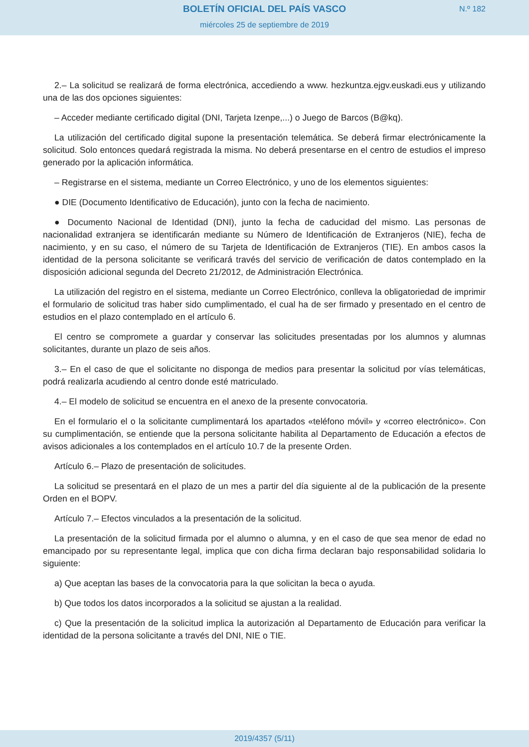BOLETÍN OFICIAL DEL PAÍS VASCO
miércoles 25 de septiembre de 2019
N.º 182
2.– La solicitud se realizará de forma electrónica, accediendo a www. hezkuntza.ejgv.euskadi.eus y utilizando una de las dos opciones siguientes:
– Acceder mediante certificado digital (DNI, Tarjeta Izenpe,...) o Juego de Barcos (B@kq).
La utilización del certificado digital supone la presentación telemática. Se deberá firmar electrónicamente la solicitud. Solo entonces quedará registrada la misma. No deberá presentarse en el centro de estudios el impreso generado por la aplicación informática.
– Registrarse en el sistema, mediante un Correo Electrónico, y uno de los elementos siguientes:
● DIE (Documento Identificativo de Educación), junto con la fecha de nacimiento.
● Documento Nacional de Identidad (DNI), junto la fecha de caducidad del mismo. Las personas de nacionalidad extranjera se identificarán mediante su Número de Identificación de Extranjeros (NIE), fecha de nacimiento, y en su caso, el número de su Tarjeta de Identificación de Extranjeros (TIE). En ambos casos la identidad de la persona solicitante se verificará través del servicio de verificación de datos contemplado en la disposición adicional segunda del Decreto 21/2012, de Administración Electrónica.
La utilización del registro en el sistema, mediante un Correo Electrónico, conlleva la obligatoriedad de imprimir el formulario de solicitud tras haber sido cumplimentado, el cual ha de ser firmado y presentado en el centro de estudios en el plazo contemplado en el artículo 6.
El centro se compromete a guardar y conservar las solicitudes presentadas por los alumnos y alumnas solicitantes, durante un plazo de seis años.
3.– En el caso de que el solicitante no disponga de medios para presentar la solicitud por vías telemáticas, podrá realizarla acudiendo al centro donde esté matriculado.
4.– El modelo de solicitud se encuentra en el anexo de la presente convocatoria.
En el formulario el o la solicitante cumplimentará los apartados «teléfono móvil» y «correo electrónico». Con su cumplimentación, se entiende que la persona solicitante habilita al Departamento de Educación a efectos de avisos adicionales a los contemplados en el artículo 10.7 de la presente Orden.
Artículo 6.– Plazo de presentación de solicitudes.
La solicitud se presentará en el plazo de un mes a partir del día siguiente al de la publicación de la presente Orden en el BOPV.
Artículo 7.– Efectos vinculados a la presentación de la solicitud.
La presentación de la solicitud firmada por el alumno o alumna, y en el caso de que sea menor de edad no emancipado por su representante legal, implica que con dicha firma declaran bajo responsabilidad solidaria lo siguiente:
a) Que aceptan las bases de la convocatoria para la que solicitan la beca o ayuda.
b) Que todos los datos incorporados a la solicitud se ajustan a la realidad.
c) Que la presentación de la solicitud implica la autorización al Departamento de Educación para verificar la identidad de la persona solicitante a través del DNI, NIE o TIE.
2019/4357 (5/11)